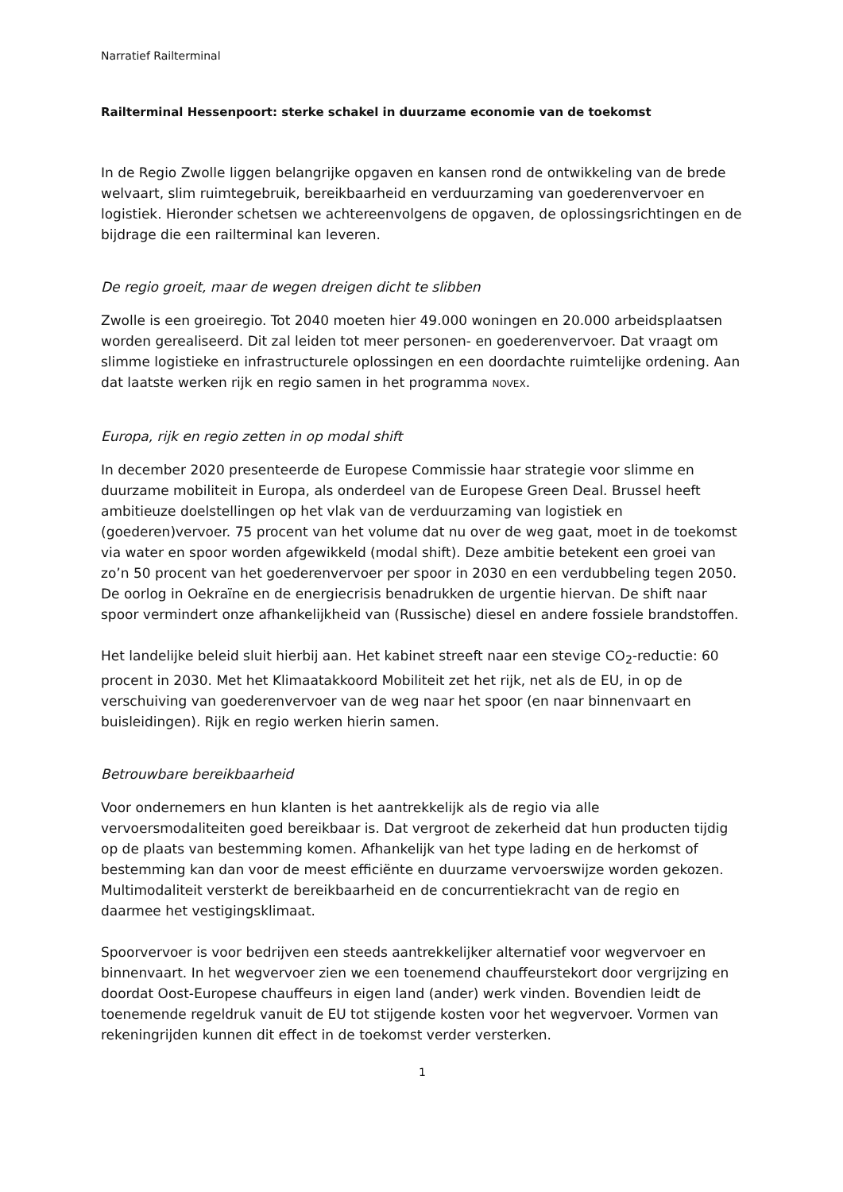Narratief Railterminal
Railterminal Hessenpoort: sterke schakel in duurzame economie van de toekomst
In de Regio Zwolle liggen belangrijke opgaven en kansen rond de ontwikkeling van de brede welvaart, slim ruimtegebruik, bereikbaarheid en verduurzaming van goederenvervoer en logistiek. Hieronder schetsen we achtereenvolgens de opgaven, de oplossingsrichtingen en de bijdrage die een railterminal kan leveren.
De regio groeit, maar de wegen dreigen dicht te slibben
Zwolle is een groeiregio. Tot 2040 moeten hier 49.000 woningen en 20.000 arbeidsplaatsen worden gerealiseerd. Dit zal leiden tot meer personen- en goederenvervoer. Dat vraagt om slimme logistieke en infrastructurele oplossingen en een doordachte ruimtelijke ordening. Aan dat laatste werken rijk en regio samen in het programma NOVEX.
Europa, rijk en regio zetten in op modal shift
In december 2020 presenteerde de Europese Commissie haar strategie voor slimme en duurzame mobiliteit in Europa, als onderdeel van de Europese Green Deal. Brussel heeft ambitieuze doelstellingen op het vlak van de verduurzaming van logistiek en (goederen)vervoer. 75 procent van het volume dat nu over de weg gaat, moet in de toekomst via water en spoor worden afgewikkeld (modal shift). Deze ambitie betekent een groei van zo’n 50 procent van het goederenvervoer per spoor in 2030 en een verdubbeling tegen 2050. De oorlog in Oekraïne en de energiecrisis benadrukken de urgentie hiervan. De shift naar spoor vermindert onze afhankelijkheid van (Russische) diesel en andere fossiele brandstoffen.
Het landelijke beleid sluit hierbij aan. Het kabinet streeft naar een stevige CO<sub>2</sub>-reductie: 60 procent in 2030. Met het Klimaatakkoord Mobiliteit zet het rijk, net als de EU, in op de verschuiving van goederenvervoer van de weg naar het spoor (en naar binnenvaart en buisleidingen). Rijk en regio werken hierin samen.
Betrouwbare bereikbaarheid
Voor ondernemers en hun klanten is het aantrekkelijk als de regio via alle vervoersmodaliteiten goed bereikbaar is. Dat vergroot de zekerheid dat hun producten tijdig op de plaats van bestemming komen. Afhankelijk van het type lading en de herkomst of bestemming kan dan voor de meest efficiënte en duurzame vervoerswijze worden gekozen. Multimodaliteit versterkt de bereikbaarheid en de concurrentiekracht van de regio en daarmee het vestigingsklimaat.
Spoorvervoer is voor bedrijven een steeds aantrekkelijker alternatief voor wegvervoer en binnenvaart. In het wegvervoer zien we een toenemend chauffeurstekort door vergrijzing en doordat Oost-Europese chauffeurs in eigen land (ander) werk vinden. Bovendien leidt de toenemende regeldruk vanuit de EU tot stijgende kosten voor het wegvervoer. Vormen van rekeningrijden kunnen dit effect in de toekomst verder versterken.
1